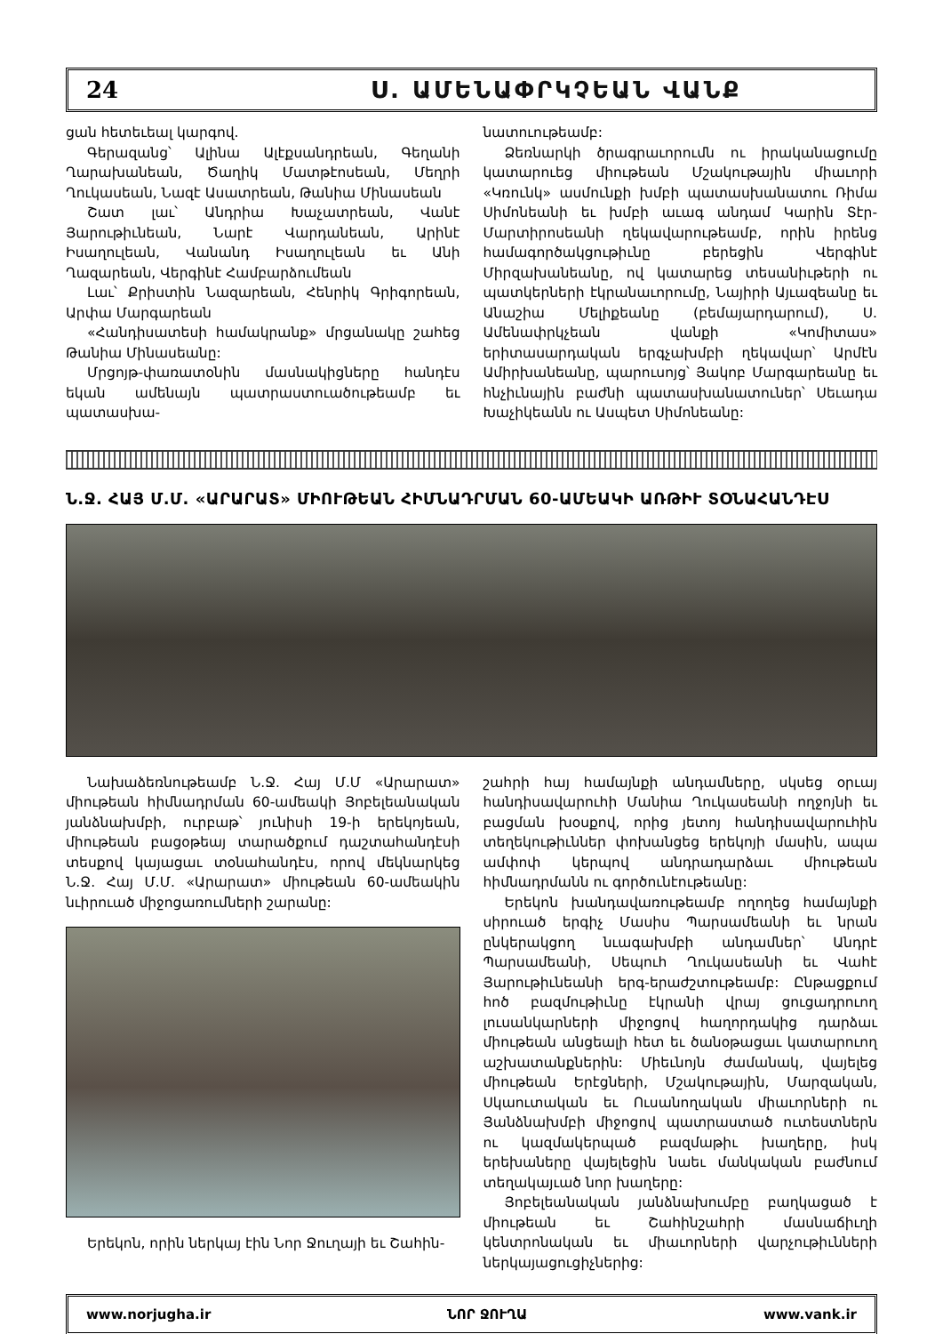24 Ս. ԱՄԵՆԱՓՐԿՉԵԱՆ ՎԱՆՔ
ցան հետեւեալ կարգով.
Գերազանց՝ Ալինա Ալէքսանդրեան, Գեղանի Ղարախանեան, Ծաղիկ Մատթէոսեան, Մեղրի Ղուկասեան, Նազէ Ասատրեան, Թանիա Մինասեան
Շատ լաւ՝ Անդրիա Խաչատրեան, Վանէ Յարութիւնեան, Նարէ Վարդանեան, Արինէ Իսաղուլեան, Վանանդ Իսաղուլեան եւ Անի Ղազարեան, Վերգինէ Համբարձումեան
Լաւ՝ Քրիստին Նազարեան, Հենրիկ Գրիգորեան, Արփա Մարգարեան
«Հանդիսատեսի համակրանք» մրցանակը շահեց Թանիա Մինասեանը:
Մրցոյթ-փառատօնին մասնակիցները հանդէս եկան ամենայն պատրաստուածութեամբ եւ պատասխա-
նատուութեամբ:
Ձեռնարկի ծրագրաւորումն ու իրականացումը կատարուեց միութեան Մշակութային միաւորի «Կռունկ» ասմունքի խմբի պատասխանատու Ռիմա Սիմոնեանի եւ խմբի աւագ անդամ Կարին Տէր-Մարտիրոսեանի ղեկավարութեամբ, որին իրենց համագործակցութիւնը բերեցին Վերգինէ Միրզախանեանը, ով կատարեց տեսանիւթերի ու պատկերների էկրանաւորումը, Նայիրի Այւազեանը եւ Անաշիա Մելիքեանը (բեմայարդարում), Ս. Ամենափրկչեան վանքի «Կոմիտաս» երիտասարդական երգչախմբի ղեկավար՝ Արմէն Ամիրխանեանը, պարուսոյց՝ Յակոբ Մարգարեանը եւ հնչիւնային բաժնի պատասխանատուներ՝ Սեւադա Խաչիկեանն ու Ասպետ Սիմոնեանը:
Ն.Ջ. ՀԱՅ Մ.Մ. «ԱՐԱՐԱՏ» ՄԻՈՒԹԵԱՆ ՀԻՄՆԱԴՐՄԱՆ 60-ԱՄԵԱԿԻ ԱՌԹԻՒ ՏՕՆԱՀԱՆԴԷՍ
Նախաձեռնութեամբ Ն.Ջ. Հայ Մ.Մ «Արարատ» միութեան հիմնադրման 60-ամեակի Յոբելեանական յանձնախմբի, ուրբաթ՝ յունիսի 19-ի երեկոյեան, միութեան բացօթեայ տարածքում դաշտահանդէսի տեսքով կայացաւ տօնահանդէս, որով մեկնարկեց Ն.Ջ. Հայ Մ.Մ. «Արարատ» միութեան 60-ամեակին նւիրուած միջոցառումների շարանը:
Երեկոն, որին ներկայ էին Նոր Ջուղայի եւ Շահին-
շահրի հայ համայնքի անդամները, սկսեց օրւայ հանդիսավարուհի Մանիա Ղուկասեանի ողջոյնի եւ բացման խօսքով, որից յետոյ հանդիսավարուհին տեղեկութիւններ փոխանցեց երեկոյի մասին, ապա ամփոփ կերպով անդրադարձաւ միութեան հիմնադրմանն ու գործունէութեանը:
Երեկոն խանդավառութեամբ ողողեց համայնքի սիրուած երգիչ Մասիս Պարսամեանի եւ նրան ընկերակցող նւագախմբի անդամներ՝ Անդրէ Պարսամեանի, Սեպուհ Ղուկասեանի եւ Վահէ Յարութիւնեանի երգ-երաժշտութեամբ: Ընթացքում հոծ բազմութիւնը էկրանի վրայ ցուցադրուող լուսանկարների միջոցով հաղորդակից դարձաւ միութեան անցեալի հետ եւ ծանօթացաւ կատարուող աշխատանքներին: Միեւնոյն ժամանակ, վայելեց միութեան Երէցների, Մշակութային, Մարզական, Սկաուտական եւ Ուսանողական միաւորների ու Յանձնախմբի միջոցով պատրաստած ուտեստներն ու կազմակերպած բազմաթիւ խաղերը, իսկ երեխաները վայելեցին նաեւ մանկական բաժնում տեղակայւած նոր խաղերը:
Յոբելեանական յանձնախումբը բաղկացած է միութեան եւ Շահինշահրի մասնաճիւղի կենտրոնական եւ միաւորների վարչութիւնների ներկայացուցիչներից:
www.norjugha.ir ՆՈՐ ՋՈՒՂԱ www.vank.ir